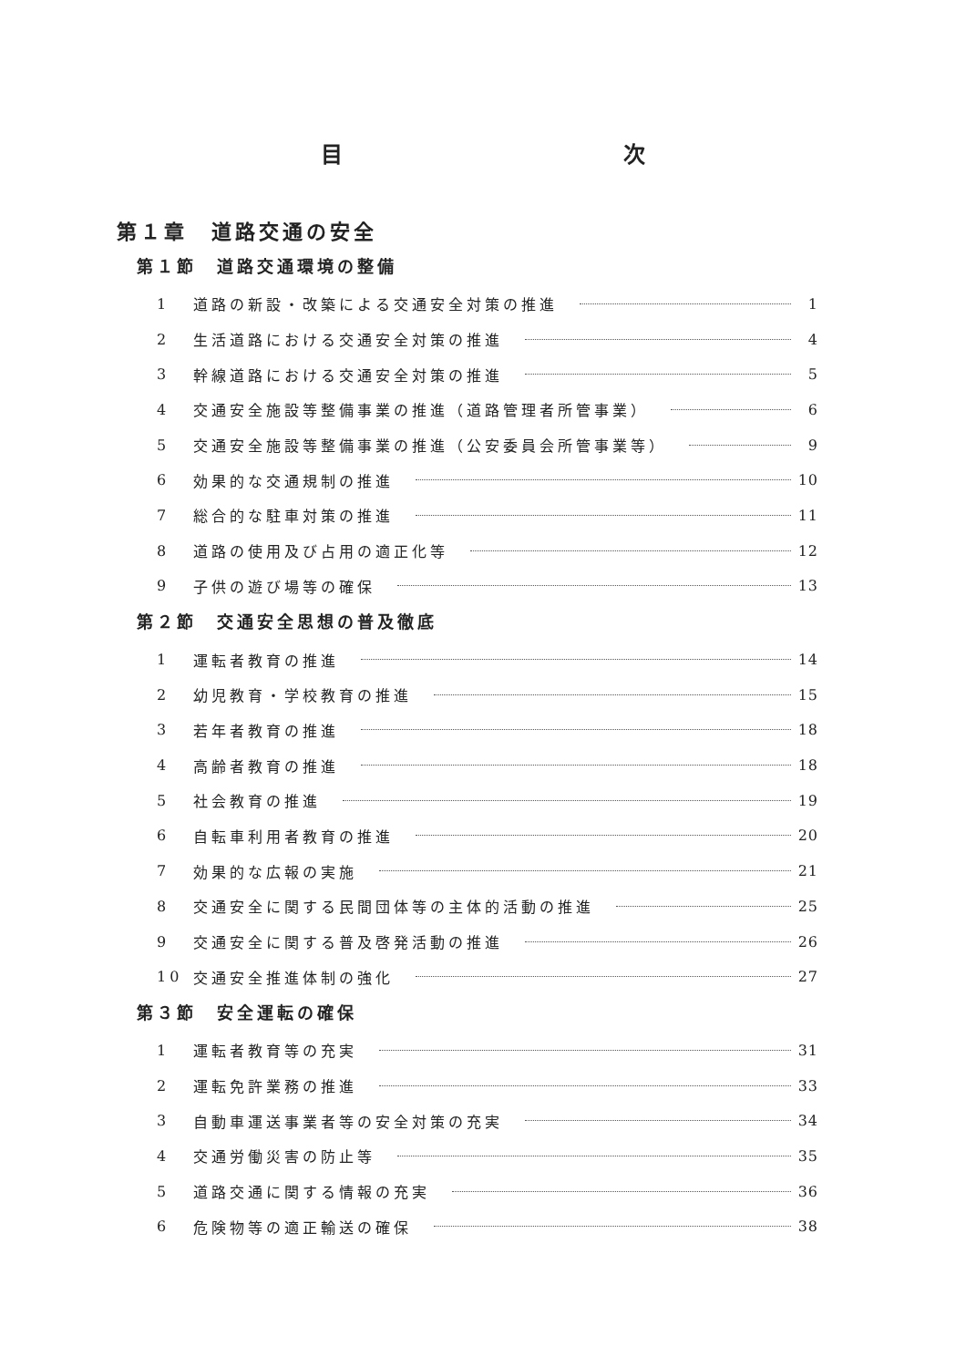目 次
第１章　道路交通の安全
第１節　道路交通環境の整備
1 道路の新設・改築による交通安全対策の推進 1
2 生活道路における交通安全対策の推進 4
3 幹線道路における交通安全対策の推進 5
4 交通安全施設等整備事業の推進（道路管理者所管事業） 6
5 交通安全施設等整備事業の推進（公安委員会所管事業等） 9
6 効果的な交通規制の推進 10
7 総合的な駐車対策の推進 11
8 道路の使用及び占用の適正化等 12
9 子供の遊び場等の確保 13
第２節　交通安全思想の普及徹底
1 運転者教育の推進 14
2 幼児教育・学校教育の推進 15
3 若年者教育の推進 18
4 高齢者教育の推進 18
5 社会教育の推進 19
6 自転車利用者教育の推進 20
7 効果的な広報の実施 21
8 交通安全に関する民間団体等の主体的活動の推進 25
9 交通安全に関する普及啓発活動の推進 26
10 交通安全推進体制の強化 27
第３節　安全運転の確保
1 運転者教育等の充実 31
2 運転免許業務の推進 33
3 自動車運送事業者等の安全対策の充実 34
4 交通労働災害の防止等 35
5 道路交通に関する情報の充実 36
6 危険物等の適正輸送の確保 38